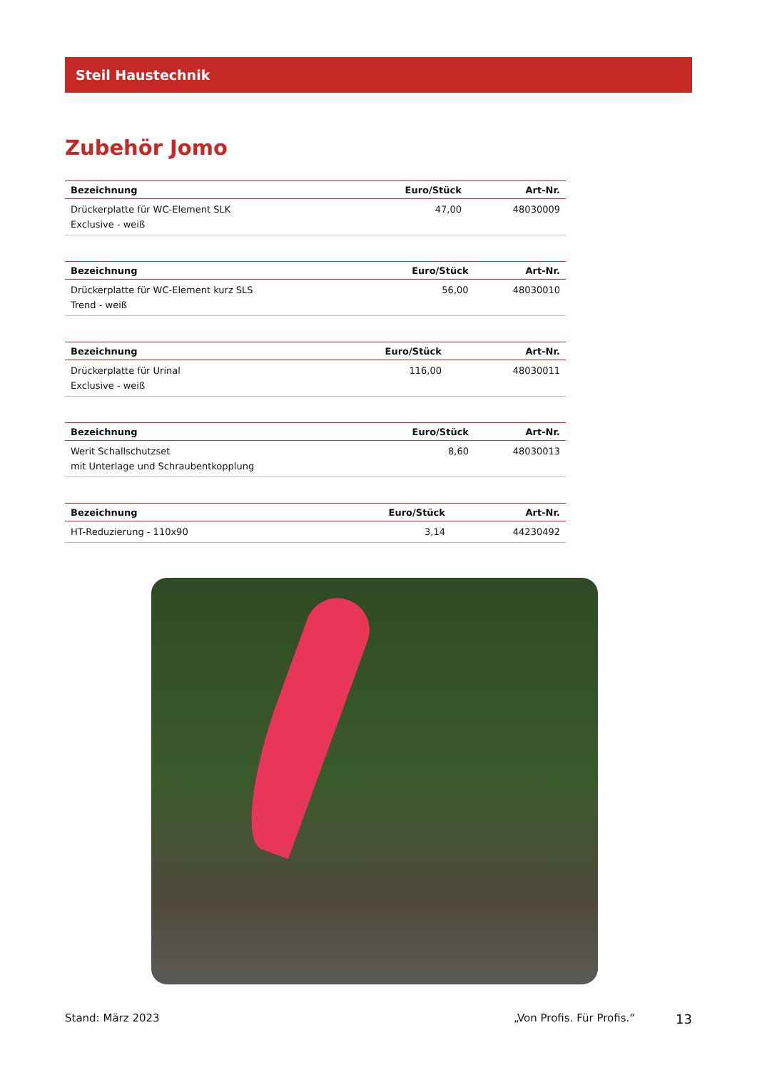Steil Haustechnik
Zubehör Jomo
| Bezeichnung | Euro/Stück | Art-Nr. |
| --- | --- | --- |
| Drückerplatte für WC-Element SLK Exclusive - weiß | 47,00 | 48030009 |
| Bezeichnung | Euro/Stück | Art-Nr. |
| --- | --- | --- |
| Drückerplatte für WC-Element kurz SLS Trend - weiß | 56,00 | 48030010 |
| Bezeichnung | Euro/Stück | Art-Nr. |
| --- | --- | --- |
| Drückerplatte für Urinal Exclusive - weiß | 116,00 | 48030011 |
| Bezeichnung | Euro/Stück | Art-Nr. |
| --- | --- | --- |
| Werit Schallschutzset mit Unterlage und Schraubentkopplung | 8,60 | 48030013 |
| Bezeichnung | Euro/Stück | Art-Nr. |
| --- | --- | --- |
| HT-Reduzierung - 110x90 | 3,14 | 44230492 |
Stand: März 2023 „Von Profis. Für Profis.“ 13